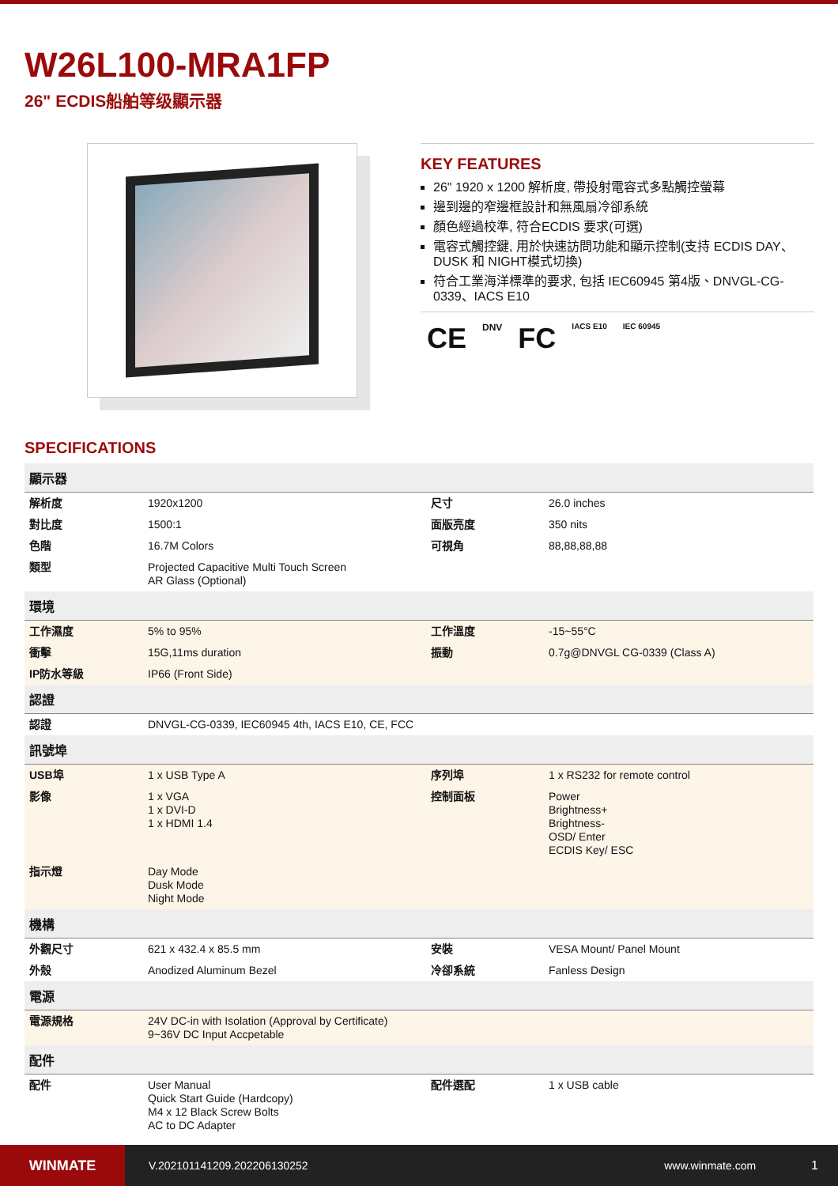W26L100-MRA1FP
26" ECDIS船舶等级顯示器
KEY FEATURES
26" 1920 x 1200 解析度, 帶投射電容式多點觸控螢幕
邊到邊的窄邊框設計和無風扇冷卻系統
顏色經過校準, 符合ECDIS 要求(可選)
電容式觸控鍵, 用於快速訪問功能和顯示控制(支持 ECDIS DAY、DUSK 和 NIGHT模式切換)
符合工業海洋標準的要求, 包括 IEC60945 第4版、DNVGL-CG-0339、IACS E10
CE DNV FC IACS E10 IEC 60945
SPECIFICATIONS
| 顯示器 | | | |
| --- | --- | --- | --- |
| 解析度 | 1920x1200 | 尺寸 | 26.0 inches |
| 對比度 | 1500:1 | 面版亮度 | 350 nits |
| 色階 | 16.7M Colors | 可視角 | 88,88,88,88 |
| 類型 | Projected Capacitive Multi Touch Screen AR Glass (Optional) | | |
| 環境 | | | |
| 工作濕度 | 5% to 95% | 工作溫度 | -15~55°C |
| 衝擊 | 15G,11ms duration | 振動 | 0.7g@DNVGL CG-0339 (Class A) |
| IP防水等級 | IP66 (Front Side) | | |
| 認證 | | | |
| 認證 | DNVGL-CG-0339, IEC60945 4th, IACS E10, CE, FCC | | |
| 訊號埠 | | | |
| USB埠 | 1 x USB Type A | 序列埠 | 1 x RS232 for remote control |
| 影像 | 1 x VGA 1 x DVI-D 1 x HDMI 1.4 | 控制面板 | Power Brightness+ Brightness- OSD/ Enter ECDIS Key/ ESC |
| 指示燈 | Day Mode Dusk Mode Night Mode | | |
| 機構 | | | |
| 外觀尺寸 | 621 x 432.4 x 85.5 mm | 安裝 | VESA Mount/ Panel Mount |
| 外殼 | Anodized Aluminum Bezel | 冷卻系統 | Fanless Design |
| 電源 | | | |
| 電源規格 | 24V DC-in with Isolation (Approval by Certificate) 9~36V DC Input Accpetable | | |
| 配件 | | | |
| 配件 | User Manual Quick Start Guide (Hardcopy) M4 x 12 Black Screw Bolts AC to DC Adapter | 配件選配 | 1 x USB cable |
WINMATE
V.202101141209.202206130252 www.winmate.com 1